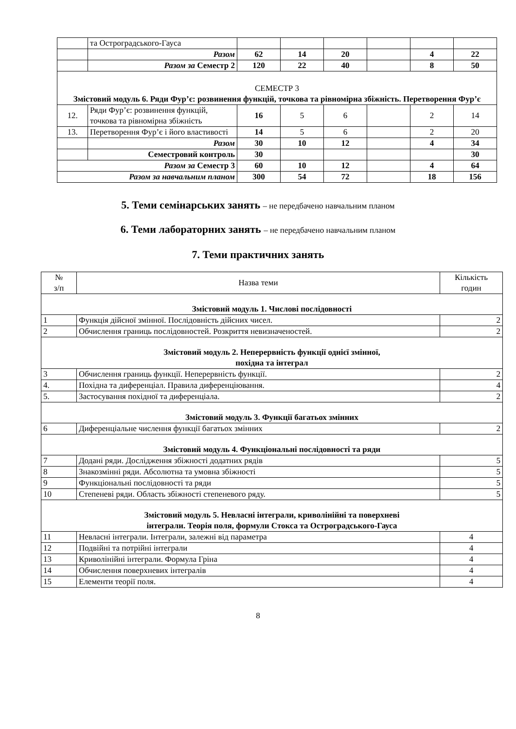| | та Остроградського-Гауса | | | | | | |
| | Разом | 62 | 14 | 20 | | 4 | 22 |
| | Разом за Семестр 2 | 120 | 22 | 40 | | 8 | 50 |
| СЕМЕСТР 3 Змістовий модуль 6. Ряди Фур’є: розвинення функцій, точкова та рівномірна збіжність. Перетворення Фур’є | | | | | | | |
| 12. | Ряди Фур’є: розвинення функцій, точкова та рівномірна збіжність | 16 | 5 | 6 | | 2 | 14 |
| 13. | Перетворення Фур’є і його властивості | 14 | 5 | 6 | | 2 | 20 |
| | Разом | 30 | 10 | 12 | | 4 | 34 |
| | Семестровий контроль | 30 | | | | | 30 |
| Разом за Семестр 3 | | 60 | 10 | 12 | | 4 | 64 |
| Разом за навчальним планом | | 300 | 54 | 72 | | 18 | 156 |
5. Теми семінарських занять – не передбачено навчальним планом
6. Теми лабораторних занять – не передбачено навчальним планом
7. Теми практичних занять
| № з/п | Назва теми | Кількість годин |
| Змістовий модуль 1. Числові послідовності | | |
| 1 | Функція дійсної змінної. Послідовність дійсних чисел. | 2 |
| 2 | Обчислення границь послідовностей. Розкриття невизначеностей. | 2 |
| Змістовий модуль 2. Неперервність функції однієї змінної, похідна та інтеграл | | |
| 3 | Обчислення границь функції. Неперервність функції. | 2 |
| 4. | Похідна та диференціал. Правила диференціювання. | 4 |
| 5. | Застосування похідної та диференціала. | 2 |
| Змістовий модуль 3. Функції багатьох змінних | | |
| 6 | Диференціальне числення функції багатьох змінних | 2 |
| Змістовий модуль 4. Функціональні послідовності та ряди | | |
| 7 | Додані ряди. Дослідження збіжності додатних рядів | 5 |
| 8 | Знакозмінні ряди. Абсолютна та умовна збіжності | 5 |
| 9 | Функціональні послідовності та ряди | 5 |
| 10 | Степеневі ряди. Область збіжності степеневого ряду. | 5 |
| Змістовий модуль 5. Невласні інтеграли, криволінійні та поверхневі інтеграли. Теорія поля, формули Стокса та Остроградського-Гауса | | |
| 11 | Невласні інтеграли. Інтеграли, залежні від параметра | 4 |
| 12 | Подвійні та потрійні інтеграли | 4 |
| 13 | Криволінійні інтеграли. Формула Гріна | 4 |
| 14 | Обчислення поверхневих інтегралів | 4 |
| 15 | Елементи теорії поля. | 4 |
8